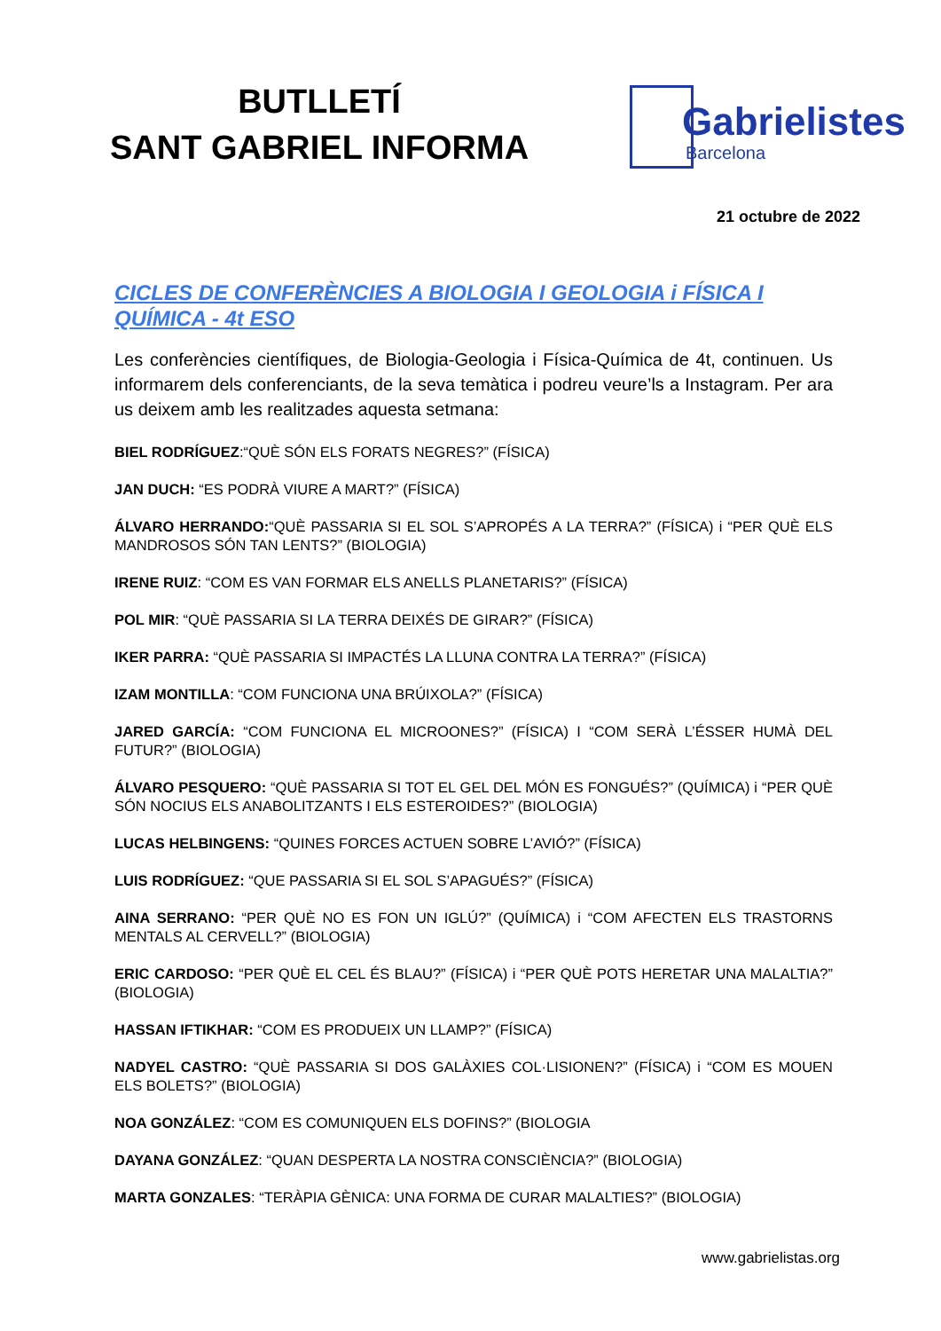BUTLLETÍ
SANT GABRIEL INFORMA
Gabrielistes
Barcelona
21 octubre de 2022
CICLES DE CONFERÈNCIES A BIOLOGIA I GEOLOGIA i FÍSICA I QUÍMICA - 4t ESO
Les conferències científiques, de Biologia-Geologia i Física-Química de 4t, continuen. Us informarem dels conferenciants, de la seva temàtica i podreu veure’ls a Instagram. Per ara us deixem amb les realitzades aquesta setmana:
BIEL RODRÍGUEZ:“QUÈ SÓN ELS FORATS NEGRES?” (FÍSICA)
JAN DUCH: “ES PODRÀ VIURE A MART?” (FÍSICA)
ÁLVARO HERRANDO:“QUÈ PASSARIA SI EL SOL S’APROPÉS A LA TERRA?” (FÍSICA) i “PER QUÈ ELS MANDROSOS SÓN TAN LENTS?” (BIOLOGIA)
IRENE RUIZ: “COM ES VAN FORMAR ELS ANELLS PLANETARIS?” (FÍSICA)
POL MIR: “QUÈ PASSARIA SI LA TERRA DEIXÉS DE GIRAR?” (FÍSICA)
IKER PARRA: “QUÈ PASSARIA SI IMPACTÉS LA LLUNA CONTRA LA TERRA?” (FÍSICA)
IZAM MONTILLA: “COM FUNCIONA UNA BRÚIXOLA?” (FÍSICA)
JARED GARCÍA: “COM FUNCIONA EL MICROONES?” (FÍSICA) I “COM SERÀ L’ÉSSER HUMÀ DEL FUTUR?” (BIOLOGIA)
ÁLVARO PESQUERO: “QUÈ PASSARIA SI TOT EL GEL DEL MÓN ES FONGUÉS?” (QUÍMICA) i “PER QUÈ SÓN NOCIUS ELS ANABOLITZANTS I ELS ESTEROIDES?” (BIOLOGIA)
LUCAS HELBINGENS: “QUINES FORCES ACTUEN SOBRE L’AVIÓ?” (FÍSICA)
LUIS RODRÍGUEZ: “QUE PASSARIA SI EL SOL S’APAGUÉS?” (FÍSICA)
AINA SERRANO: “PER QUÈ NO ES FON UN IGLÚ?” (QUÍMICA) i “COM AFECTEN ELS TRASTORNS MENTALS AL CERVELL?” (BIOLOGIA)
ERIC CARDOSO: “PER QUÈ EL CEL ÉS BLAU?” (FÍSICA) i “PER QUÈ POTS HERETAR UNA MALALTIA?” (BIOLOGIA)
HASSAN IFTIKHAR: “COM ES PRODUEIX UN LLAMP?” (FÍSICA)
NADYEL CASTRO: “QUÈ PASSARIA SI DOS GALÀXIES COL·LISIONEN?” (FÍSICA) i “COM ES MOUEN ELS BOLETS?” (BIOLOGIA)
NOA GONZÁLEZ: “COM ES COMUNIQUEN ELS DOFINS?” (BIOLOGIA
DAYANA GONZÁLEZ: “QUAN DESPERTA LA NOSTRA CONSCIÈNCIA?” (BIOLOGIA)
MARTA GONZALES: “TERÀPIA GÈNICA: UNA FORMA DE CURAR MALALTIES?” (BIOLOGIA)
www.gabrielistas.org